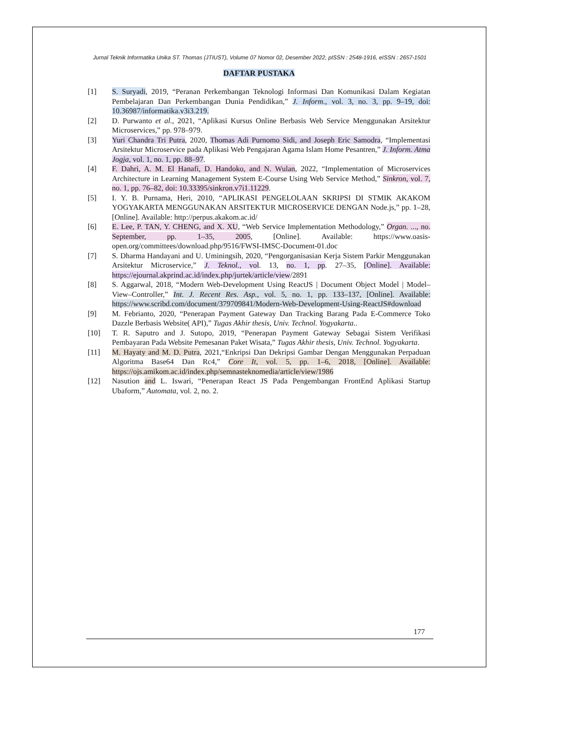Jurnal Teknik Informatika Unika ST. Thomas (JTIUST), Volume 07 Nomor 02, Desember 2022, pISSN : 2548-1916, eISSN : 2657-1501
DAFTAR PUSTAKA
[1] S. Suryadi, 2019, “Peranan Perkembangan Teknologi Informasi Dan Komunikasi Dalam Kegiatan Pembelajaran Dan Perkembangan Dunia Pendidikan,” J. Inform., vol. 3, no. 3, pp. 9–19, doi: 10.36987/informatika.v3i3.219.
[2] D. Purwanto et al., 2021, “Aplikasi Kursus Online Berbasis Web Service Menggunakan Arsitektur Microservices,” pp. 978–979.
[3] Yuri Chandra Tri Putra, 2020, Thomas Adi Purnomo Sidi, and Joseph Eric Samodra, “Implementasi Arsitektur Microservice pada Aplikasi Web Pengajaran Agama Islam Home Pesantren,” J. Inform. Atma Jogja, vol. 1, no. 1, pp. 88–97.
[4] F. Dahri, A. M. El Hanafi, D. Handoko, and N. Wulan, 2022, “Implementation of Microservices Architecture in Learning Management System E-Course Using Web Service Method,” Sinkron, vol. 7, no. 1, pp. 76–82, doi: 10.33395/sinkron.v7i1.11229.
[5] I. Y. B. Purnama, Heri, 2010, “APLIKASI PENGELOLAAN SKRIPSI DI STMIK AKAKOM YOGYAKARTA MENGGUNAKAN ARSITEKTUR MICROSERVICE DENGAN Node.js,” pp. 1–28, [Online]. Available: http://perpus.akakom.ac.id/
[6] E. Lee, P. TAN, Y. CHENG, and X. XU, “Web Service Implementation Methodology,” Organ. ..., no. September, pp. 1–35, 2005, [Online]. Available: https://www.oasis-open.org/committees/download.php/9516/FWSI-IMSC-Document-01.doc
[7] S. Dharma Handayani and U. Uminingsih, 2020, “Pengorganisasian Kerja Sistem Parkir Menggunakan Arsitektur Microservice,” J. Teknol., vol. 13, no. 1, pp. 27–35, [Online]. Available: https://ejournal.akprind.ac.id/index.php/jurtek/article/view/2891
[8] S. Aggarwal, 2018, “Modern Web-Development Using ReactJS | Document Object Model | Model–View–Controller,” Int. J. Recent Res. Asp., vol. 5, no. 1, pp. 133–137, [Online]. Available: https://www.scribd.com/document/379709841/Modern-Web-Development-Using-ReactJS#download
[9] M. Febrianto, 2020, “Penerapan Payment Gateway Dan Tracking Barang Pada E-Commerce Toko Dazzle Berbasis Website( API),” Tugas Akhir thesis, Univ. Technol. Yogyakarta..
[10] T. R. Saputro and J. Sutopo, 2019, “Penerapan Payment Gateway Sebagai Sistem Verifikasi Pembayaran Pada Website Pemesanan Paket Wisata,” Tugas Akhir thesis, Univ. Technol. Yogyakarta.
[11] M. Hayaty and M. D. Putra, 2021,“Enkripsi Dan Dekripsi Gambar Dengan Menggunakan Perpaduan Algoritma Base64 Dan Rc4,” Core It, vol. 5, pp. 1–6, 2018, [Online]. Available: https://ojs.amikom.ac.id/index.php/semnasteknomedia/article/view/1986
[12] Nasution and L. Iswari, “Penerapan React JS Pada Pengembangan FrontEnd Aplikasi Startup Ubaform,” Automata, vol. 2, no. 2.
177